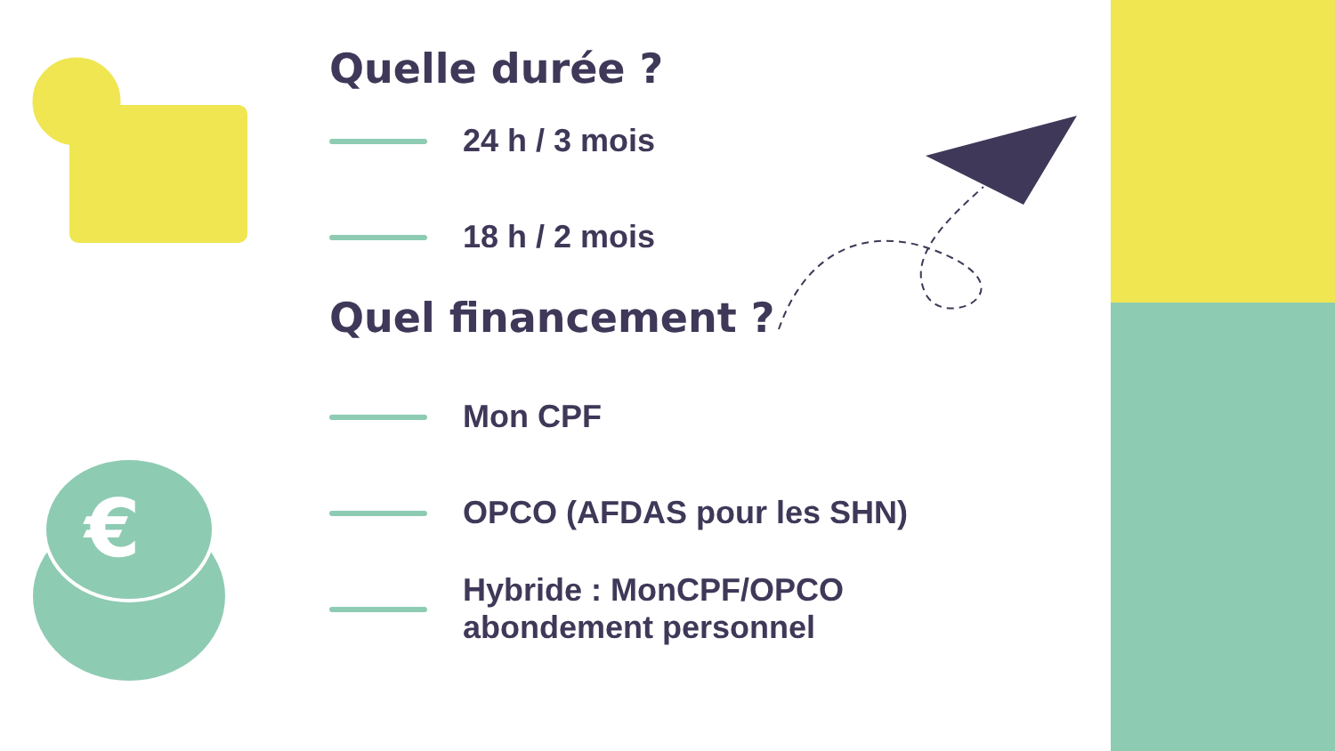€
Quelle durée ?
24 h / 3 mois
18 h / 2 mois
Quel financement ?
Mon CPF
OPCO (AFDAS pour les SHN)
Hybride : MonCPF/OPCO
abondement personnel